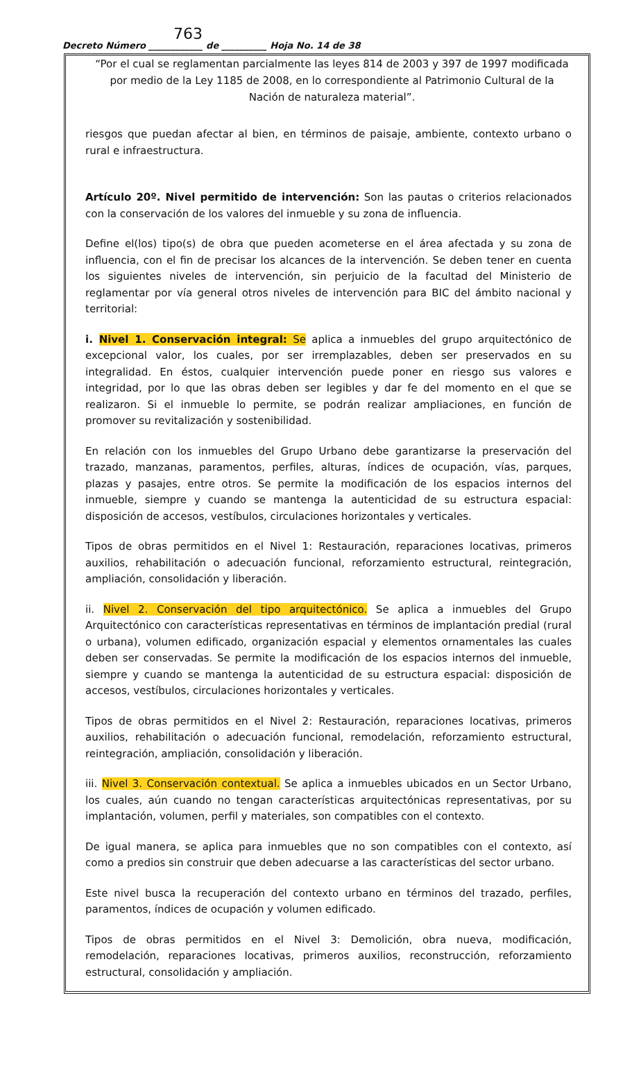763
Decreto Número ____________ de __________ Hoja No. 14 de 38
“Por el cual se reglamentan parcialmente las leyes 814 de 2003 y 397 de 1997 modificada por medio de la Ley 1185 de 2008, en lo correspondiente al Patrimonio Cultural de la Nación de naturaleza material”.
riesgos que puedan afectar al bien, en términos de paisaje, ambiente, contexto urbano o rural e infraestructura.
Artículo 20º. Nivel permitido de intervención: Son las pautas o criterios relacionados con la conservación de los valores del inmueble y su zona de influencia.
Define el(los) tipo(s) de obra que pueden acometerse en el área afectada y su zona de influencia, con el fin de precisar los alcances de la intervención. Se deben tener en cuenta los siguientes niveles de intervención, sin perjuicio de la facultad del Ministerio de reglamentar por vía general otros niveles de intervención para BIC del ámbito nacional y territorial:
i. Nivel 1. Conservación integral: Se aplica a inmuebles del grupo arquitectónico de excepcional valor, los cuales, por ser irremplazables, deben ser preservados en su integralidad. En éstos, cualquier intervención puede poner en riesgo sus valores e integridad, por lo que las obras deben ser legibles y dar fe del momento en el que se realizaron. Si el inmueble lo permite, se podrán realizar ampliaciones, en función de promover su revitalización y sostenibilidad.
En relación con los inmuebles del Grupo Urbano debe garantizarse la preservación del trazado, manzanas, paramentos, perfiles, alturas, índices de ocupación, vías, parques, plazas y pasajes, entre otros. Se permite la modificación de los espacios internos del inmueble, siempre y cuando se mantenga la autenticidad de su estructura espacial: disposición de accesos, vestíbulos, circulaciones horizontales y verticales.
Tipos de obras permitidos en el Nivel 1: Restauración, reparaciones locativas, primeros auxilios, rehabilitación o adecuación funcional, reforzamiento estructural, reintegración, ampliación, consolidación y liberación.
ii. Nivel 2. Conservación del tipo arquitectónico. Se aplica a inmuebles del Grupo Arquitectónico con características representativas en términos de implantación predial (rural o urbana), volumen edificado, organización espacial y elementos ornamentales las cuales deben ser conservadas. Se permite la modificación de los espacios internos del inmueble, siempre y cuando se mantenga la autenticidad de su estructura espacial: disposición de accesos, vestíbulos, circulaciones horizontales y verticales.
Tipos de obras permitidos en el Nivel 2: Restauración, reparaciones locativas, primeros auxilios, rehabilitación o adecuación funcional, remodelación, reforzamiento estructural, reintegración, ampliación, consolidación y liberación.
iii. Nivel 3. Conservación contextual. Se aplica a inmuebles ubicados en un Sector Urbano, los cuales, aún cuando no tengan características arquitectónicas representativas, por su implantación, volumen, perfil y materiales, son compatibles con el contexto.
De igual manera, se aplica para inmuebles que no son compatibles con el contexto, así como a predios sin construir que deben adecuarse a las características del sector urbano.
Este nivel busca la recuperación del contexto urbano en términos del trazado, perfiles, paramentos, índices de ocupación y volumen edificado.
Tipos de obras permitidos en el Nivel 3: Demolición, obra nueva, modificación, remodelación, reparaciones locativas, primeros auxilios, reconstrucción, reforzamiento estructural, consolidación y ampliación.